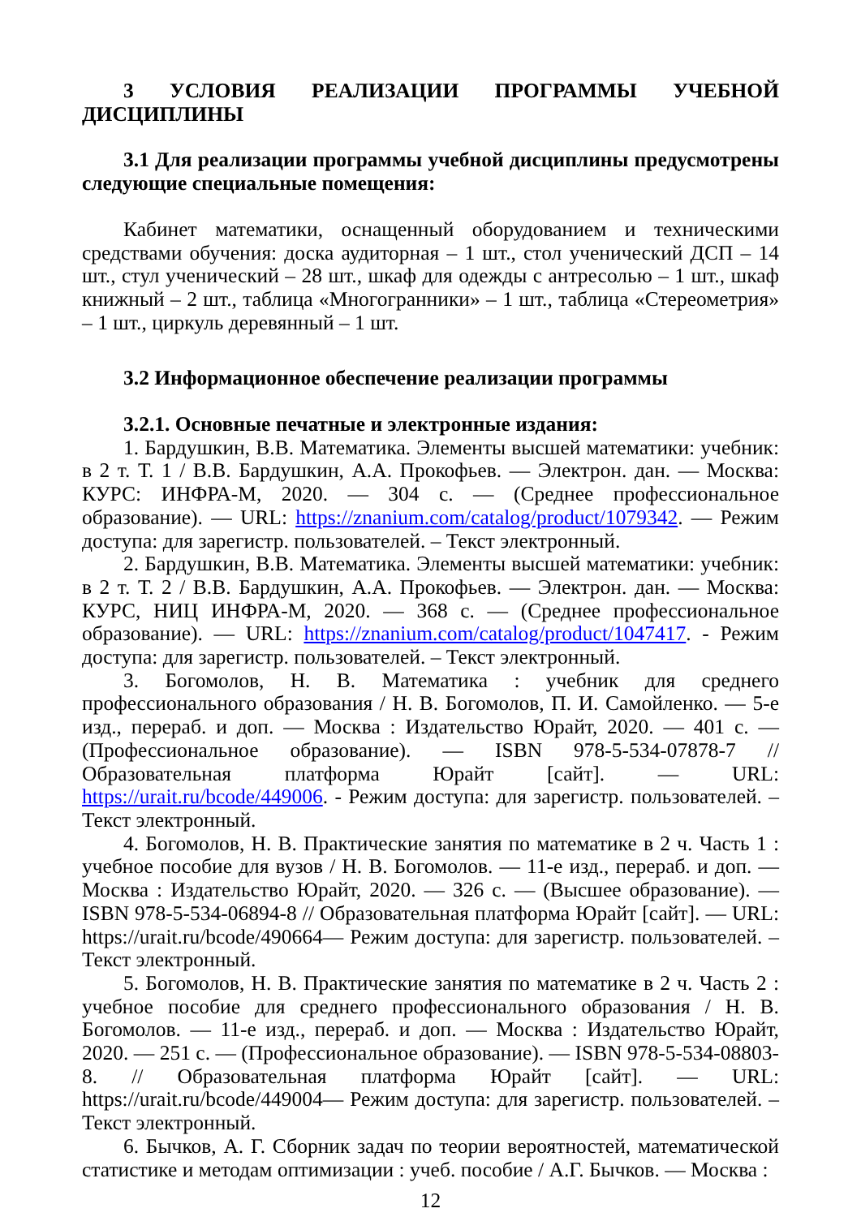3 УСЛОВИЯ РЕАЛИЗАЦИИ ПРОГРАММЫ УЧЕБНОЙ ДИСЦИПЛИНЫ
3.1 Для реализации программы учебной дисциплины предусмотрены следующие специальные помещения:
Кабинет математики, оснащенный оборудованием и техническими средствами обучения: доска аудиторная – 1 шт., стол ученический ДСП – 14 шт., стул ученический – 28 шт., шкаф для одежды с антресолью – 1 шт., шкаф книжный – 2 шт., таблица «Многогранники» – 1 шт., таблица «Стереометрия» – 1 шт., циркуль деревянный – 1 шт.
3.2 Информационное обеспечение реализации программы
3.2.1. Основные печатные и электронные издания:
1. Бардушкин, В.В. Математика. Элементы высшей математики: учебник: в 2 т. Т. 1 / В.В. Бардушкин, А.А. Прокофьев. — Электрон. дан. — Москва: КУРС: ИНФРА-М, 2020. — 304 с. — (Среднее профессиональное образование). — URL: https://znanium.com/catalog/product/1079342. — Режим доступа: для зарегистр. пользователей. – Текст электронный.
2. Бардушкин, В.В. Математика. Элементы высшей математики: учебник: в 2 т. Т. 2 / В.В. Бардушкин, А.А. Прокофьев. — Электрон. дан. — Москва: КУРС, НИЦ ИНФРА-М, 2020. — 368 с. — (Среднее профессиональное образование). — URL: https://znanium.com/catalog/product/1047417. - Режим доступа: для зарегистр. пользователей. – Текст электронный.
3. Богомолов, Н. В. Математика : учебник для среднего профессионального образования / Н. В. Богомолов, П. И. Самойленко. — 5-е изд., перераб. и доп. — Москва : Издательство Юрайт, 2020. — 401 с. — (Профессиональное образование). — ISBN 978-5-534-07878-7 // Образовательная платформа Юрайт [сайт]. — URL: https://urait.ru/bcode/449006. - Режим доступа: для зарегистр. пользователей. – Текст электронный.
4. Богомолов, Н. В. Практические занятия по математике в 2 ч. Часть 1 : учебное пособие для вузов / Н. В. Богомолов. — 11-е изд., перераб. и доп. — Москва : Издательство Юрайт, 2020. — 326 с. — (Высшее образование). — ISBN 978-5-534-06894-8 // Образовательная платформа Юрайт [сайт]. — URL: https://urait.ru/bcode/490664— Режим доступа: для зарегистр. пользователей. – Текст электронный.
5. Богомолов, Н. В. Практические занятия по математике в 2 ч. Часть 2 : учебное пособие для среднего профессионального образования / Н. В. Богомолов. — 11-е изд., перераб. и доп. — Москва : Издательство Юрайт, 2020. — 251 с. — (Профессиональное образование). — ISBN 978-5-534-08803-8. // Образовательная платформа Юрайт [сайт]. — URL: https://urait.ru/bcode/449004— Режим доступа: для зарегистр. пользователей. – Текст электронный.
6. Бычков, А. Г. Сборник задач по теории вероятностей, математической статистике и методам оптимизации : учеб. пособие / А.Г. Бычков. — Москва :
12